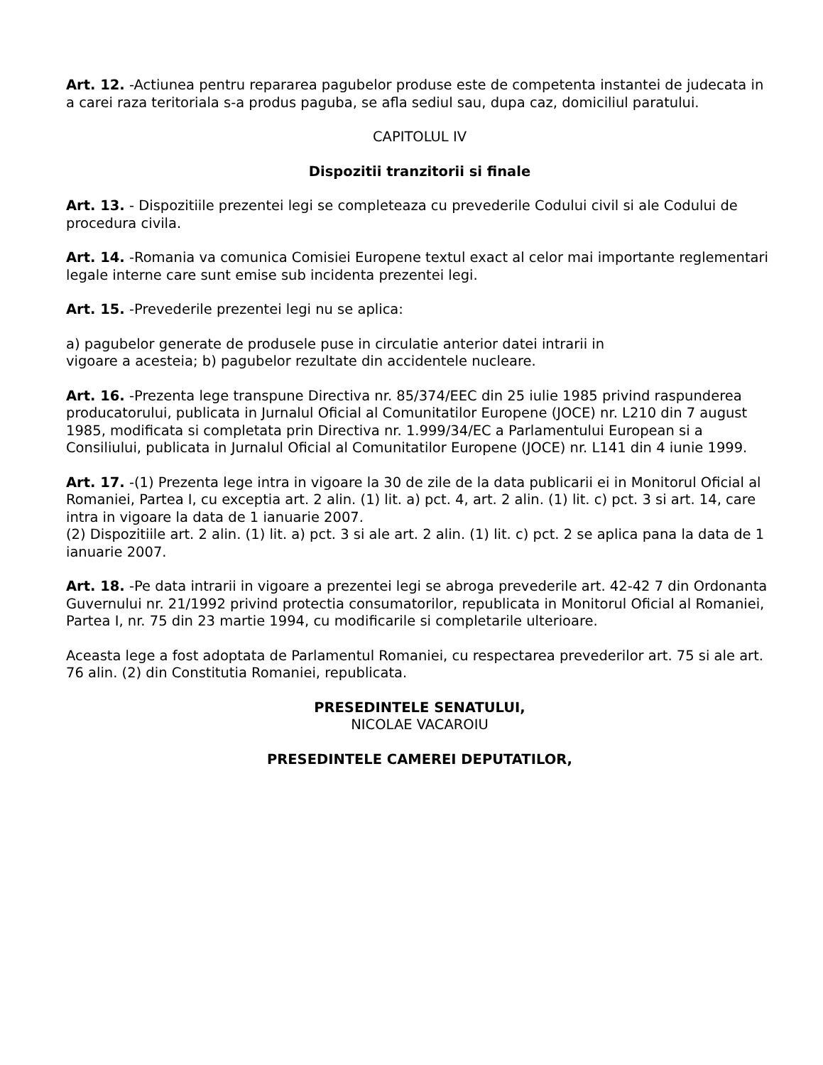Art. 12. -Actiunea pentru repararea pagubelor produse este de competenta instantei de judecata in a carei raza teritoriala s-a produs paguba, se afla sediul sau, dupa caz, domiciliul paratului.
CAPITOLUL IV
Dispozitii tranzitorii si finale
Art. 13. - Dispozitiile prezentei legi se completeaza cu prevederile Codului civil si ale Codului de procedura civila.
Art. 14. -Romania va comunica Comisiei Europene textul exact al celor mai importante reglementari legale interne care sunt emise sub incidenta prezentei legi.
Art. 15. -Prevederile prezentei legi nu se aplica:
a) pagubelor generate de produsele puse in circulatie anterior datei intrarii in
vigoare a acesteia; b) pagubelor rezultate din accidentele nucleare.
Art. 16. -Prezenta lege transpune Directiva nr. 85/374/EEC din 25 iulie 1985 privind raspunderea producatorului, publicata in Jurnalul Oficial al Comunitatilor Europene (JOCE) nr. L210 din 7 august 1985, modificata si completata prin Directiva nr. 1.999/34/EC a Parlamentului European si a Consiliului, publicata in Jurnalul Oficial al Comunitatilor Europene (JOCE) nr. L141 din 4 iunie 1999.
Art. 17. -(1) Prezenta lege intra in vigoare la 30 de zile de la data publicarii ei in Monitorul Oficial al Romaniei, Partea I, cu exceptia art. 2 alin. (1) lit. a) pct. 4, art. 2 alin. (1) lit. c) pct. 3 si art. 14, care intra in vigoare la data de 1 ianuarie 2007.
(2) Dispozitiile art. 2 alin. (1) lit. a) pct. 3 si ale art. 2 alin. (1) lit. c) pct. 2 se aplica pana la data de 1 ianuarie 2007.
Art. 18. -Pe data intrarii in vigoare a prezentei legi se abroga prevederile art. 42-42 7 din Ordonanta Guvernului nr. 21/1992 privind protectia consumatorilor, republicata in Monitorul Oficial al Romaniei, Partea I, nr. 75 din 23 martie 1994, cu modificarile si completarile ulterioare.
Aceasta lege a fost adoptata de Parlamentul Romaniei, cu respectarea prevederilor art. 75 si ale art. 76 alin. (2) din Constitutia Romaniei, republicata.
PRESEDINTELE SENATULUI,
NICOLAE VACAROIU
PRESEDINTELE CAMEREI DEPUTATILOR,